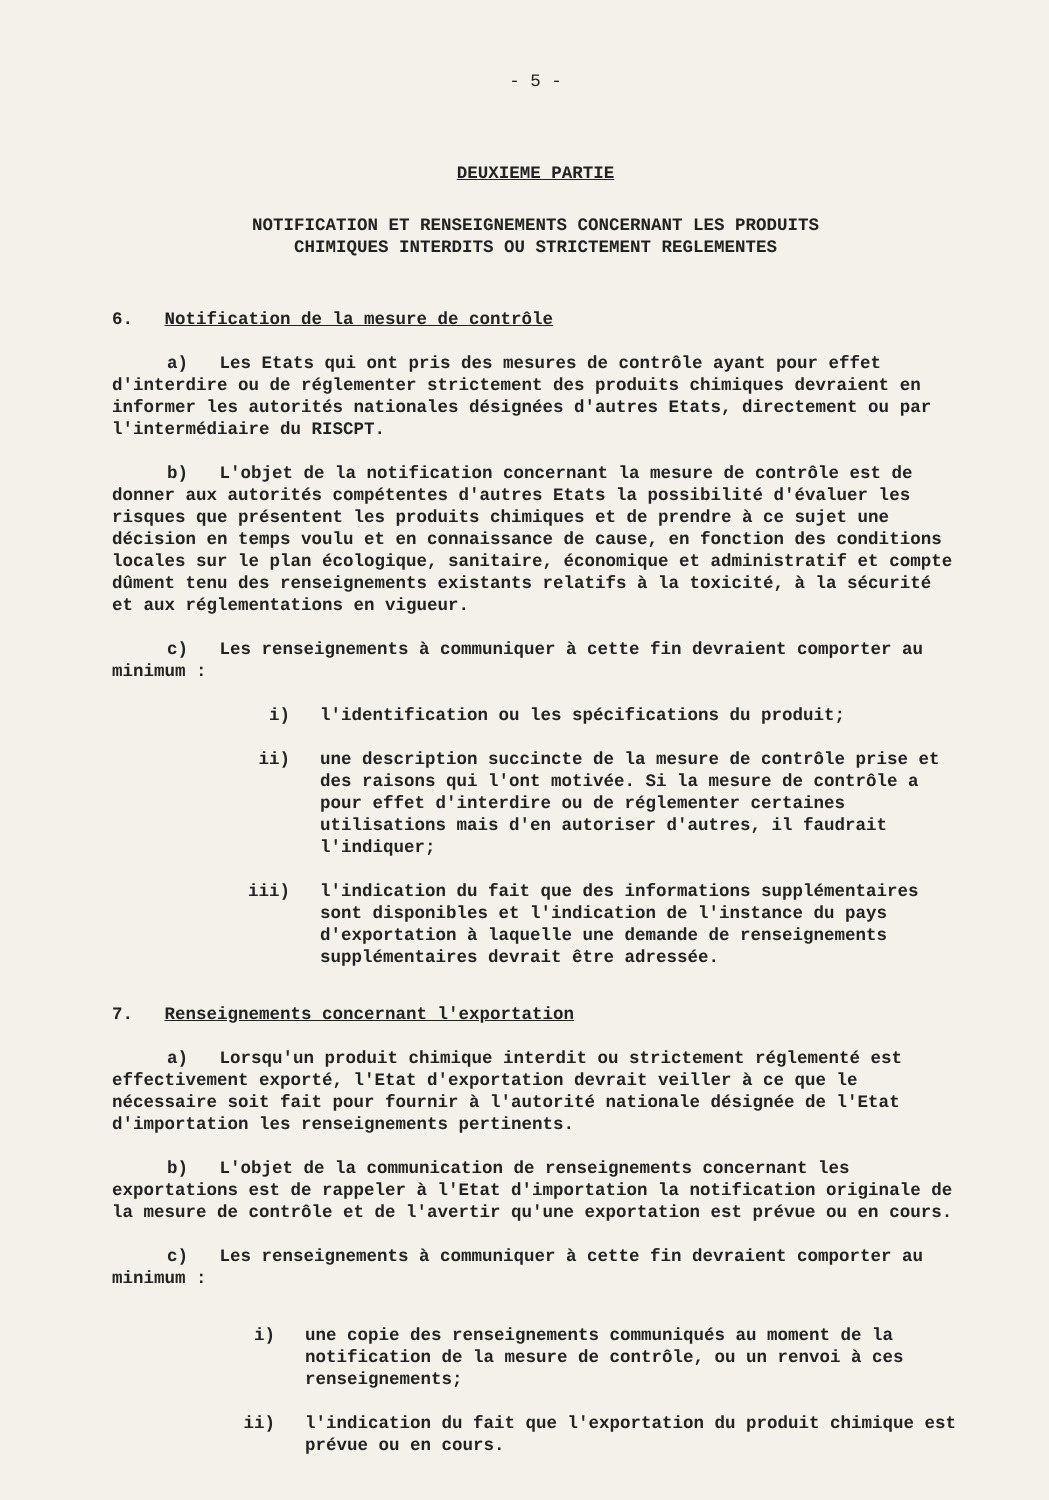- 5 -
DEUXIEME PARTIE
NOTIFICATION ET RENSEIGNEMENTS CONCERNANT LES PRODUITS
CHIMIQUES INTERDITS OU STRICTEMENT REGLEMENTES
6. Notification de la mesure de contrôle
a) Les Etats qui ont pris des mesures de contrôle ayant pour effet d'interdire ou de réglementer strictement des produits chimiques devraient en informer les autorités nationales désignées d'autres Etats, directement ou par l'intermédiaire du RISCPT.
b) L'objet de la notification concernant la mesure de contrôle est de donner aux autorités compétentes d'autres Etats la possibilité d'évaluer les risques que présentent les produits chimiques et de prendre à ce sujet une décision en temps voulu et en connaissance de cause, en fonction des conditions locales sur le plan écologique, sanitaire, économique et administratif et compte dûment tenu des renseignements existants relatifs à la toxicité, à la sécurité et aux réglementations en vigueur.
c) Les renseignements à communiquer à cette fin devraient comporter au minimum :
i) l'identification ou les spécifications du produit;
ii) une description succincte de la mesure de contrôle prise et des raisons qui l'ont motivée. Si la mesure de contrôle a pour effet d'interdire ou de réglementer certaines utilisations mais d'en autoriser d'autres, il faudrait l'indiquer;
iii) l'indication du fait que des informations supplémentaires sont disponibles et l'indication de l'instance du pays d'exportation à laquelle une demande de renseignements supplémentaires devrait être adressée.
7. Renseignements concernant l'exportation
a) Lorsqu'un produit chimique interdit ou strictement réglementé est effectivement exporté, l'Etat d'exportation devrait veiller à ce que le nécessaire soit fait pour fournir à l'autorité nationale désignée de l'Etat d'importation les renseignements pertinents.
b) L'objet de la communication de renseignements concernant les exportations est de rappeler à l'Etat d'importation la notification originale de la mesure de contrôle et de l'avertir qu'une exportation est prévue ou en cours.
c) Les renseignements à communiquer à cette fin devraient comporter au minimum :
i) une copie des renseignements communiqués au moment de la notification de la mesure de contrôle, ou un renvoi à ces renseignements;
ii) l'indication du fait que l'exportation du produit chimique est prévue ou en cours.